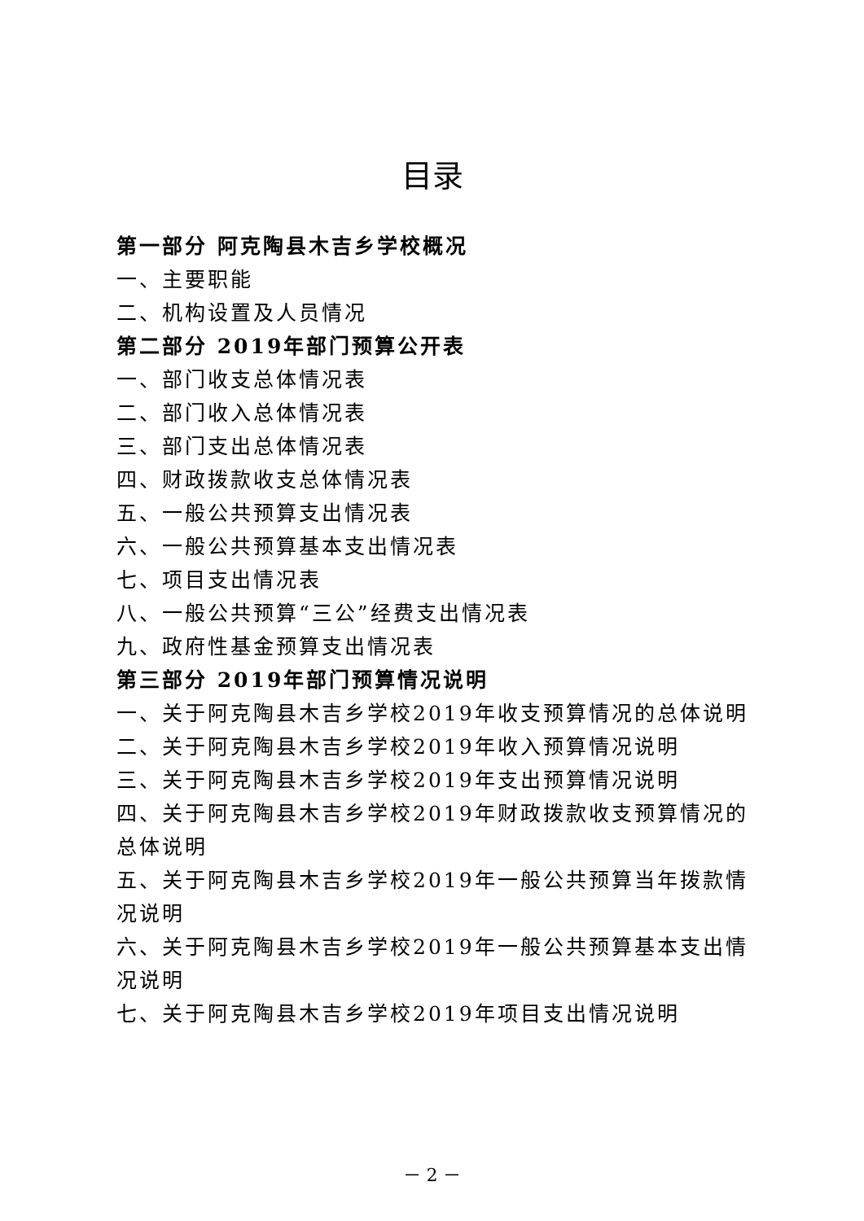目录
第一部分 阿克陶县木吉乡学校概况
一、主要职能
二、机构设置及人员情况
第二部分 2019年部门预算公开表
一、部门收支总体情况表
二、部门收入总体情况表
三、部门支出总体情况表
四、财政拨款收支总体情况表
五、一般公共预算支出情况表
六、一般公共预算基本支出情况表
七、项目支出情况表
八、一般公共预算“三公”经费支出情况表
九、政府性基金预算支出情况表
第三部分 2019年部门预算情况说明
一、关于阿克陶县木吉乡学校2019年收支预算情况的总体说明
二、关于阿克陶县木吉乡学校2019年收入预算情况说明
三、关于阿克陶县木吉乡学校2019年支出预算情况说明
四、关于阿克陶县木吉乡学校2019年财政拨款收支预算情况的总体说明
五、关于阿克陶县木吉乡学校2019年一般公共预算当年拨款情况说明
六、关于阿克陶县木吉乡学校2019年一般公共预算基本支出情况说明
七、关于阿克陶县木吉乡学校2019年项目支出情况说明
－ 2 －